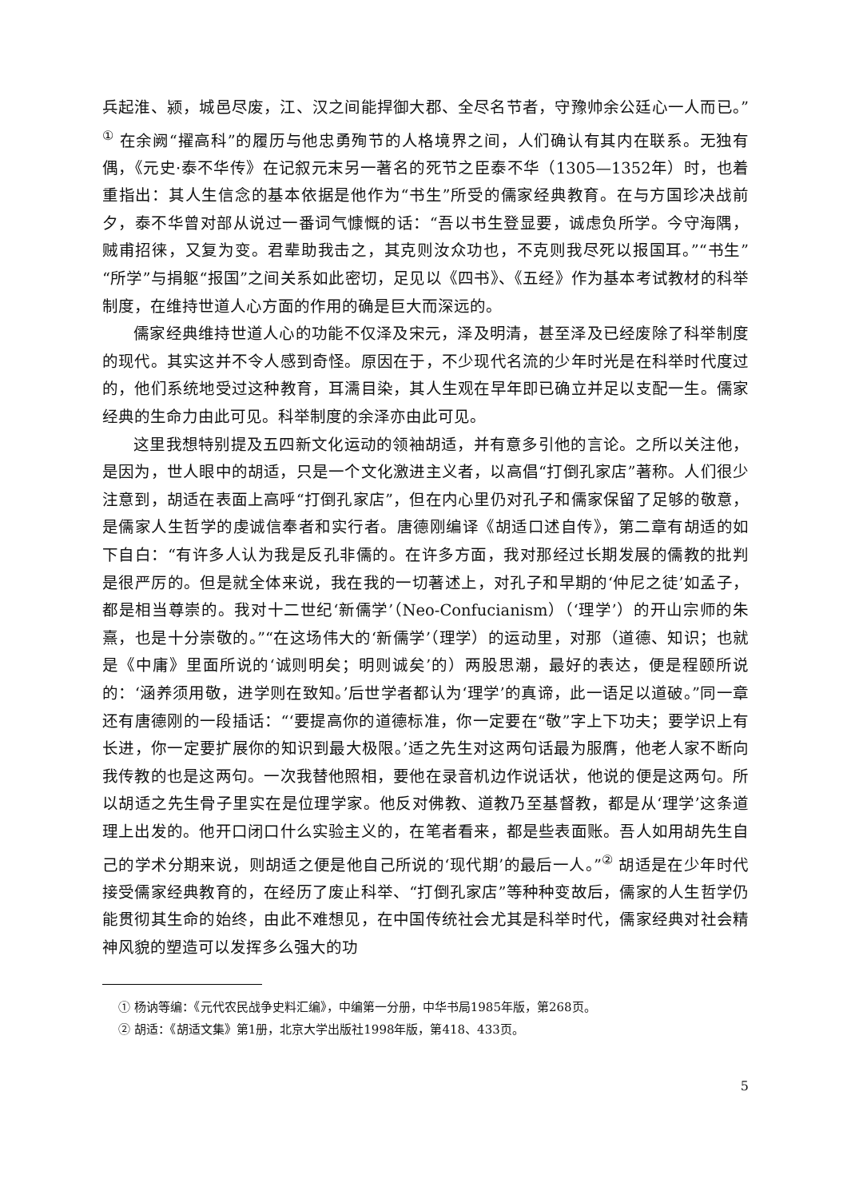兵起淮、颍，城邑尽废，江、汉之间能捍御大郡、全尽名节者，守豫帅余公廷心一人而已。”<sup>①</sup> 在余阙“擢高科”的履历与他忠勇殉节的人格境界之间，人们确认有其内在联系。无独有偶，《元史·泰不华传》在记叙元末另一著名的死节之臣泰不华（1305—1352年）时，也着重指出：其人生信念的基本依据是他作为“书生”所受的儒家经典教育。在与方国珍决战前夕，泰不华曾对部从说过一番词气慷慨的话：“吾以书生登显要，诚虑负所学。今守海隅，贼甫招徕，又复为变。君辈助我击之，其克则汝众功也，不克则我尽死以报国耳。”“书生”“所学”与捐躯“报国”之间关系如此密切，足见以《四书》、《五经》作为基本考试教材的科举制度，在维持世道人心方面的作用的确是巨大而深远的。
儒家经典维持世道人心的功能不仅泽及宋元，泽及明清，甚至泽及已经废除了科举制度的现代。其实这并不令人感到奇怪。原因在于，不少现代名流的少年时光是在科举时代度过的，他们系统地受过这种教育，耳濡目染，其人生观在早年即已确立并足以支配一生。儒家经典的生命力由此可见。科举制度的余泽亦由此可见。
这里我想特别提及五四新文化运动的领袖胡适，并有意多引他的言论。之所以关注他，是因为，世人眼中的胡适，只是一个文化激进主义者，以高倡“打倒孔家店”著称。人们很少注意到，胡适在表面上高呼“打倒孔家店”，但在内心里仍对孔子和儒家保留了足够的敬意，是儒家人生哲学的虔诚信奉者和实行者。唐德刚编译《胡适口述自传》，第二章有胡适的如下自白：“有许多人认为我是反孔非儒的。在许多方面，我对那经过长期发展的儒教的批判是很严厉的。但是就全体来说，我在我的一切著述上，对孔子和早期的‘仲尼之徒’如孟子，都是相当尊崇的。我对十二世纪‘新儒学’（Neo-Confucianism）（‘理学’）的开山宗师的朱熹，也是十分崇敬的。”“在这场伟大的‘新儒学’（理学）的运动里，对那（道德、知识；也就是《中庸》里面所说的‘诚则明矣；明则诚矣’的）两股思潮，最好的表达，便是程颐所说的：‘涵养须用敬，进学则在致知。’后世学者都认为‘理学’的真谛，此一语足以道破。”同一章还有唐德刚的一段插话：“‘要提高你的道德标准，你一定要在“敬”字上下功夫；要学识上有长进，你一定要扩展你的知识到最大极限。’适之先生对这两句话最为服膺，他老人家不断向我传教的也是这两句。一次我替他照相，要他在录音机边作说话状，他说的便是这两句。所以胡适之先生骨子里实在是位理学家。他反对佛教、道教乃至基督教，都是从‘理学’这条道理上出发的。他开口闭口什么实验主义的，在笔者看来，都是些表面账。吾人如用胡先生自己的学术分期来说，则胡适之便是他自己所说的‘现代期’的最后一人。”<sup>②</sup> 胡适是在少年时代接受儒家经典教育的，在经历了废止科举、“打倒孔家店”等种种变故后，儒家的人生哲学仍能贯彻其生命的始终，由此不难想见，在中国传统社会尤其是科举时代，儒家经典对社会精神风貌的塑造可以发挥多么强大的功
① 杨讷等编：《元代农民战争史料汇编》，中编第一分册，中华书局1985年版，第268页。
② 胡适：《胡适文集》第1册，北京大学出版社1998年版，第418、433页。
5